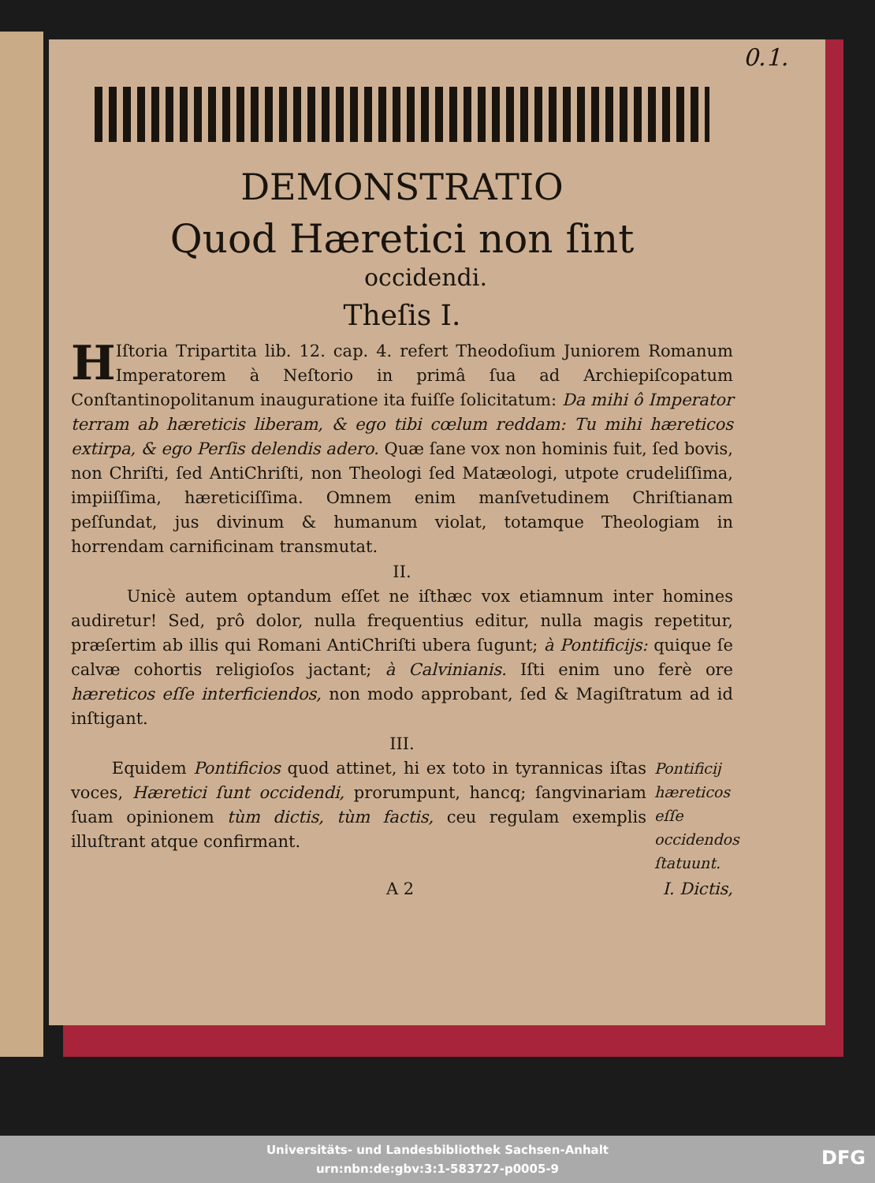0.1.
DEMONSTRATIO
Quod Hæretici non ſint
occidendi.
Theſis I.
HIſtoria Tripartita lib. 12. cap. 4. refert Theodoſium Juniorem Romanum Imperatorem à Neſtorio in primâ ſua ad Archiepiſcopatum Conſtantinopolitanum inauguratione ita fuiſſe ſolicitatum: Da mihi ô Imperator terram ab hæreticis liberam, & ego tibi cœlum reddam: Tu mihi hæreticos extirpa, & ego Perſis delendis adero. Quæ ſane vox non hominis fuit, ſed bovis, non Chriſti, ſed AntiChriſti, non Theologi ſed Matæologi, utpote crudeliſſima, impiiſſima, hæreticiſſima. Omnem enim manſvetudinem Chriſtianam peſſundat, jus divinum & humanum violat, totamque Theologiam in horrendam carnificinam transmutat.
II.
Unicè autem optandum eſſet ne iſthæc vox etiamnum inter homines audiretur! Sed, prô dolor, nulla frequentius editur, nulla magis repetitur, præſertim ab illis qui Romani AntiChriſti ubera ſugunt; à Pontificijs: quique ſe calvæ cohortis religioſos jactant; à Calvinianis. Iſti enim uno ferè ore hæreticos eſſe interficiendos, non modo approbant, ſed & Magiſtratum ad id inſtigant.
III.
Equidem Pontificios quod attinet, hi ex toto in tyrannicas iſtas voces, Hæretici ſunt occidendi, prorumpunt, hancq; ſangvinariam ſuam opinionem tùm dictis, tùm factis, ceu regulam exemplis illuſtrant atque confirmant.
Pontificij hæreticos eſſe occidendos ſtatuunt.
A 2 I. Dictis,
Universitäts- und Landesbibliothek Sachsen-Anhalt
urn:nbn:de:gbv:3:1-583727-p0005-9
DFG